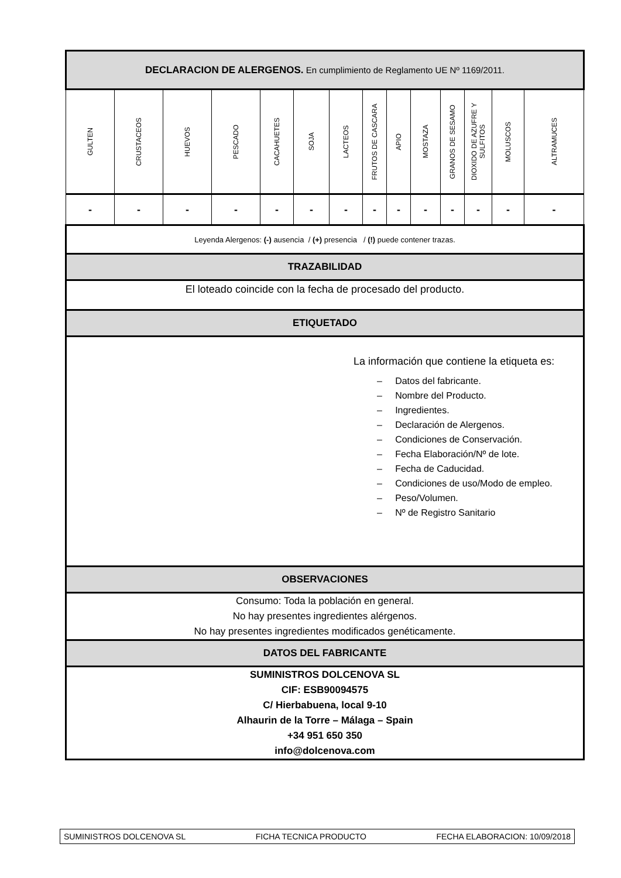| DECLARACION DE ALERGENOS. En cumplimiento de Reglamento UE Nº 1169/2011. | | | | | | | | | | | | | |
| GULTEN | CRUSTACEOS | HUEVOS | PESCADO | CACAHUETES | SOJA | LACTEOS | FRUTOS DE CASCARA | APIO | MOSTAZA | GRANOS DE SESAMO | DIOXIDO DE AZUFRE Y SULFITOS | MOLUSCOS | ALTRAMUCES |
| - | - | - | - | - | - | - | - | - | - | - | - | - | - |
| Leyenda Alergenos: (-) ausencia / (+) presencia / (!) puede contener trazas. | | | | | | | | | | | | | |
| TRAZABILIDAD | | | | | | | | | | | | | |
| El loteado coincide con la fecha de procesado del producto. | | | | | | | | | | | | | |
| ETIQUETADO | | | | | | | | | | | | | |
| La información que contiene la etiqueta es: – Datos del fabricante. – Nombre del Producto. – Ingredientes. – Declaración de Alergenos. – Condiciones de Conservación. – Fecha Elaboración/Nº de lote. – Fecha de Caducidad. – Condiciones de uso/Modo de empleo. – Peso/Volumen. – Nº de Registro Sanitario | | | | | | | | | | | | | |
| OBSERVACIONES | | | | | | | | | | | | | |
| Consumo: Toda la población en general. No hay presentes ingredientes alérgenos. No hay presentes ingredientes modificados genéticamente. | | | | | | | | | | | | | |
| DATOS DEL FABRICANTE | | | | | | | | | | | | | |
| SUMINISTROS DOLCENOVA SL CIF: ESB90094575 C/ Hierbabuena, local 9-10 Alhaurin de la Torre – Málaga – Spain +34 951 650 350 info@dolcenova.com | | | | | | | | | | | | | |
SUMINISTROS DOLCENOVA SL FICHA TECNICA PRODUCTO FECHA ELABORACION: 10/09/2018